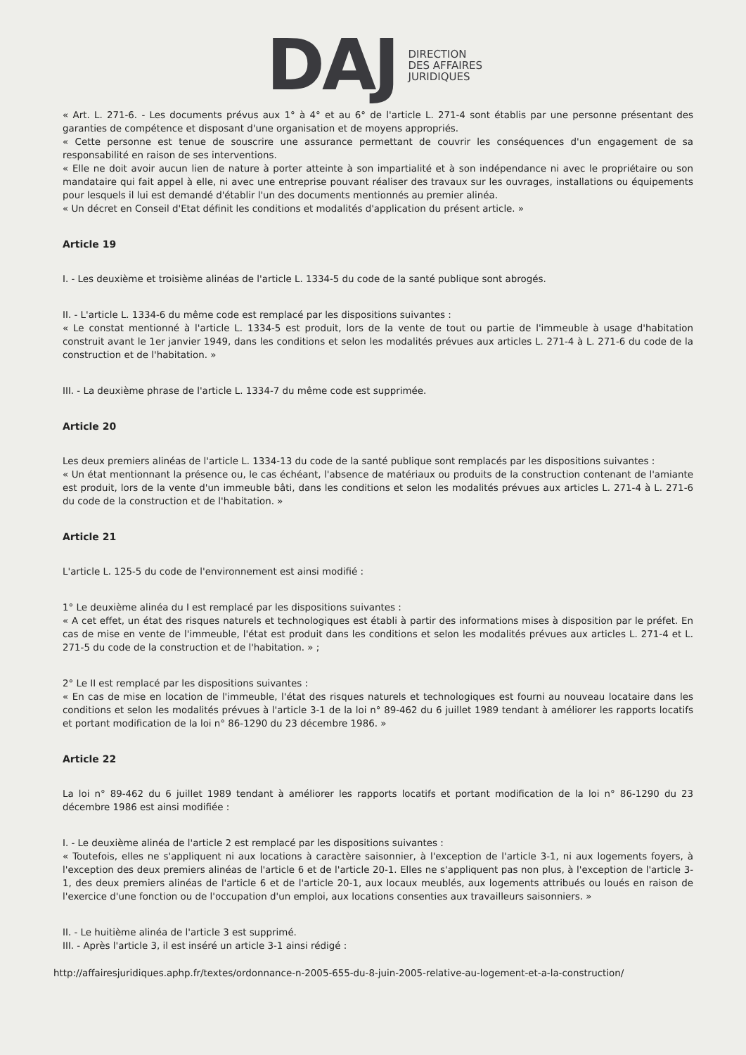DAJ
DIRECTION
DES AFFAIRES
JURIDIQUES
« Art. L. 271-6. - Les documents prévus aux 1° à 4° et au 6° de l'article L. 271-4 sont établis par une personne présentant des garanties de compétence et disposant d'une organisation et de moyens appropriés.
« Cette personne est tenue de souscrire une assurance permettant de couvrir les conséquences d'un engagement de sa responsabilité en raison de ses interventions.
« Elle ne doit avoir aucun lien de nature à porter atteinte à son impartialité et à son indépendance ni avec le propriétaire ou son mandataire qui fait appel à elle, ni avec une entreprise pouvant réaliser des travaux sur les ouvrages, installations ou équipements pour lesquels il lui est demandé d'établir l'un des documents mentionnés au premier alinéa.
« Un décret en Conseil d'Etat définit les conditions et modalités d'application du présent article. »
Article 19
I. - Les deuxième et troisième alinéas de l'article L. 1334-5 du code de la santé publique sont abrogés.
II. - L'article L. 1334-6 du même code est remplacé par les dispositions suivantes :
« Le constat mentionné à l'article L. 1334-5 est produit, lors de la vente de tout ou partie de l'immeuble à usage d'habitation construit avant le 1er janvier 1949, dans les conditions et selon les modalités prévues aux articles L. 271-4 à L. 271-6 du code de la construction et de l'habitation. »
III. - La deuxième phrase de l'article L. 1334-7 du même code est supprimée.
Article 20
Les deux premiers alinéas de l'article L. 1334-13 du code de la santé publique sont remplacés par les dispositions suivantes :
« Un état mentionnant la présence ou, le cas échéant, l'absence de matériaux ou produits de la construction contenant de l'amiante est produit, lors de la vente d'un immeuble bâti, dans les conditions et selon les modalités prévues aux articles L. 271-4 à L. 271-6 du code de la construction et de l'habitation. »
Article 21
L'article L. 125-5 du code de l'environnement est ainsi modifié :
1° Le deuxième alinéa du I est remplacé par les dispositions suivantes :
« A cet effet, un état des risques naturels et technologiques est établi à partir des informations mises à disposition par le préfet. En cas de mise en vente de l'immeuble, l'état est produit dans les conditions et selon les modalités prévues aux articles L. 271-4 et L. 271-5 du code de la construction et de l'habitation. » ;
2° Le II est remplacé par les dispositions suivantes :
« En cas de mise en location de l'immeuble, l'état des risques naturels et technologiques est fourni au nouveau locataire dans les conditions et selon les modalités prévues à l'article 3-1 de la loi n° 89-462 du 6 juillet 1989 tendant à améliorer les rapports locatifs et portant modification de la loi n° 86-1290 du 23 décembre 1986. »
Article 22
La loi n° 89-462 du 6 juillet 1989 tendant à améliorer les rapports locatifs et portant modification de la loi n° 86-1290 du 23 décembre 1986 est ainsi modifiée :
I. - Le deuxième alinéa de l'article 2 est remplacé par les dispositions suivantes :
« Toutefois, elles ne s'appliquent ni aux locations à caractère saisonnier, à l'exception de l'article 3-1, ni aux logements foyers, à l'exception des deux premiers alinéas de l'article 6 et de l'article 20-1. Elles ne s'appliquent pas non plus, à l'exception de l'article 3-1, des deux premiers alinéas de l'article 6 et de l'article 20-1, aux locaux meublés, aux logements attribués ou loués en raison de l'exercice d'une fonction ou de l'occupation d'un emploi, aux locations consenties aux travailleurs saisonniers. »
II. - Le huitième alinéa de l'article 3 est supprimé.
III. - Après l'article 3, il est inséré un article 3-1 ainsi rédigé :
http://affairesjuridiques.aphp.fr/textes/ordonnance-n-2005-655-du-8-juin-2005-relative-au-logement-et-a-la-construction/